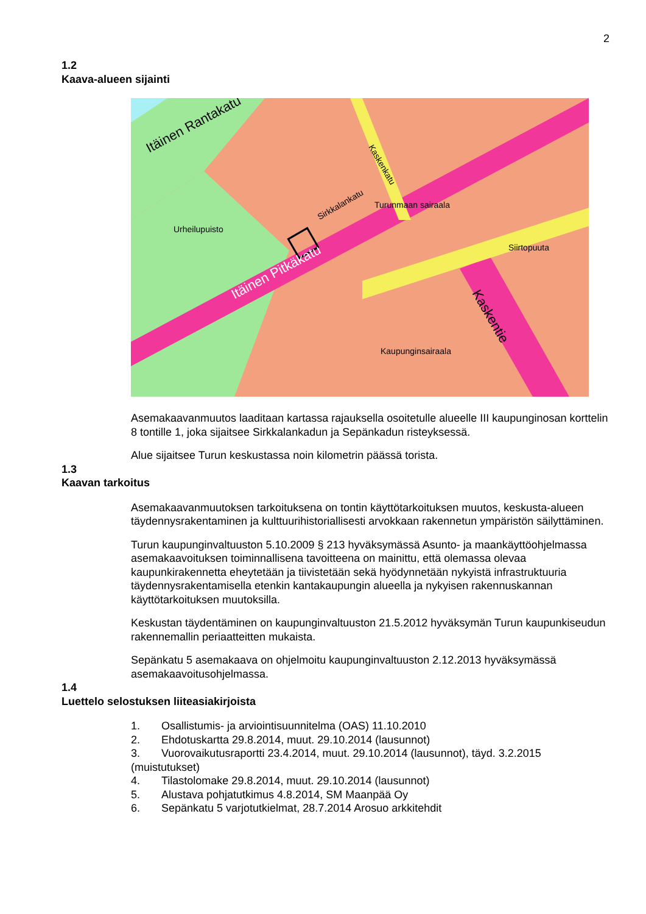2
1.2
Kaava-alueen sijainti
Itäinen Pitkäkatu
Itäinen Rantakatu
Kaskentie
Kaskenkatu
Sirkkalankatu
Kaupunginsairaala
Urheilupuisto
Turunmaan sairaala
Siirtopuuta
Asemakaavanmuutos laaditaan kartassa rajauksella osoitetulle alueelle III kaupunginosan korttelin 8 tontille 1, joka sijaitsee Sirkkalankadun ja Sepänkadun risteyksessä.
Alue sijaitsee Turun keskustassa noin kilometrin päässä torista.
1.3
Kaavan tarkoitus
Asemakaavanmuutoksen tarkoituksena on tontin käyttötarkoituksen muutos, keskusta-alueen täydennysrakentaminen ja kulttuurihistoriallisesti arvokkaan rakennetun ympäristön säilyttäminen.
Turun kaupunginvaltuuston 5.10.2009 § 213 hyväksymässä Asunto- ja maankäyttöohjelmassa asemakaavoituksen toiminnallisena tavoitteena on mainittu, että olemassa olevaa kaupunkirakennetta eheytetään ja tiivistetään sekä hyödynnetään nykyistä infrastruktuuria täydennysrakentamisella etenkin kantakaupungin alueella ja nykyisen rakennuskannan käyttötarkoituksen muutoksilla.
Keskustan täydentäminen on kaupunginvaltuuston 21.5.2012 hyväksymän Turun kaupunkiseudun rakennemallin periaatteitten mukaista.
Sepänkatu 5 asemakaava on ohjelmoitu kaupunginvaltuuston 2.12.2013 hyväksymässä asemakaavoitusohjelmassa.
1.4
Luettelo selostuksen liiteasiakirjoista
1. Osallistumis- ja arviointisuunnitelma (OAS) 11.10.2010
2. Ehdotuskartta 29.8.2014, muut. 29.10.2014 (lausunnot)
3. Vuorovaikutusraportti 23.4.2014, muut. 29.10.2014 (lausunnot), täyd. 3.2.2015 (muistutukset)
4. Tilastolomake 29.8.2014, muut. 29.10.2014 (lausunnot)
5. Alustava pohjatutkimus 4.8.2014, SM Maanpää Oy
6. Sepänkatu 5 varjotutkielmat, 28.7.2014 Arosuo arkkitehdit